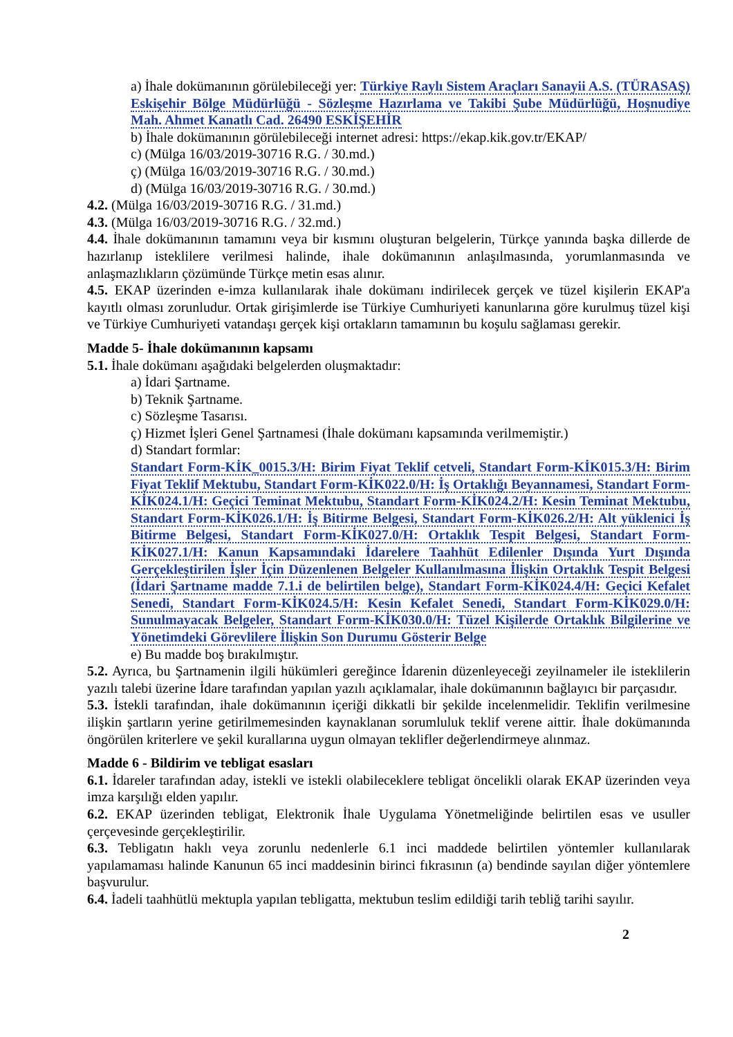a) İhale dokümanının görülebileceği yer: Türkiye Raylı Sistem Araçları Sanayii A.S. (TÜRASAŞ) Eskişehir Bölge Müdürlüğü - Sözleşme Hazırlama ve Takibi Şube Müdürlüğü, Hoşnudiye Mah. Ahmet Kanatlı Cad. 26490 ESKİŞEHİR
b) İhale dokümanının görülebileceği internet adresi: https://ekap.kik.gov.tr/EKAP/
c) (Mülga 16/03/2019-30716 R.G. / 30.md.)
ç) (Mülga 16/03/2019-30716 R.G. / 30.md.)
d) (Mülga 16/03/2019-30716 R.G. / 30.md.)
4.2. (Mülga 16/03/2019-30716 R.G. / 31.md.)
4.3. (Mülga 16/03/2019-30716 R.G. / 32.md.)
4.4. İhale dokümanının tamamını veya bir kısmını oluşturan belgelerin, Türkçe yanında başka dillerde de hazırlanıp isteklilere verilmesi halinde, ihale dokümanının anlaşılmasında, yorumlanmasında ve anlaşmazlıkların çözümünde Türkçe metin esas alınır.
4.5. EKAP üzerinden e-imza kullanılarak ihale dokümanı indirilecek gerçek ve tüzel kişilerin EKAP'a kayıtlı olması zorunludur. Ortak girişimlerde ise Türkiye Cumhuriyeti kanunlarına göre kurulmuş tüzel kişi ve Türkiye Cumhuriyeti vatandaşı gerçek kişi ortakların tamamının bu koşulu sağlaması gerekir.
Madde 5- İhale dokümanının kapsamı
5.1. İhale dokümanı aşağıdaki belgelerden oluşmaktadır:
a) İdari Şartname.
b) Teknik Şartname.
c) Sözleşme Tasarısı.
ç) Hizmet İşleri Genel Şartnamesi (İhale dokümanı kapsamında verilmemiştir.)
d) Standart formlar:
Standart Form-KİK_0015.3/H: Birim Fiyat Teklif cetveli, Standart Form-KİK015.3/H: Birim Fiyat Teklif Mektubu, Standart Form-KİK022.0/H: İş Ortaklığı Beyannamesi, Standart Form-KİK024.1/H: Geçici Teminat Mektubu, Standart Form-KİK024.2/H: Kesin Teminat Mektubu, Standart Form-KİK026.1/H: İş Bitirme Belgesi, Standart Form-KİK026.2/H: Alt yüklenici İş Bitirme Belgesi, Standart Form-KİK027.0/H: Ortaklık Tespit Belgesi, Standart Form-KİK027.1/H: Kanun Kapsamındaki İdarelere Taahhüt Edilenler Dışında Yurt Dışında Gerçekleştirilen İşler İçin Düzenlenen Belgeler Kullanılmasına İlişkin Ortaklık Tespit Belgesi (İdari Şartname madde 7.1.i de belirtilen belge), Standart Form-KİK024.4/H: Geçici Kefalet Senedi, Standart Form-KİK024.5/H: Kesin Kefalet Senedi, Standart Form-KİK029.0/H: Sunulmayacak Belgeler, Standart Form-KİK030.0/H: Tüzel Kişilerde Ortaklık Bilgilerine ve Yönetimdeki Görevlilere İlişkin Son Durumu Gösterir Belge
e) Bu madde boş bırakılmıştır.
5.2. Ayrıca, bu Şartnamenin ilgili hükümleri gereğince İdarenin düzenleyeceği zeyilnameler ile isteklilerin yazılı talebi üzerine İdare tarafından yapılan yazılı açıklamalar, ihale dokümanının bağlayıcı bir parçasıdır.
5.3. İstekli tarafından, ihale dokümanının içeriği dikkatli bir şekilde incelenmelidir. Teklifin verilmesine ilişkin şartların yerine getirilmemesinden kaynaklanan sorumluluk teklif verene aittir. İhale dokümanında öngörülen kriterlere ve şekil kurallarına uygun olmayan teklifler değerlendirmeye alınmaz.
Madde 6 - Bildirim ve tebligat esasları
6.1. İdareler tarafından aday, istekli ve istekli olabileceklere tebligat öncelikli olarak EKAP üzerinden veya imza karşılığı elden yapılır.
6.2. EKAP üzerinden tebligat, Elektronik İhale Uygulama Yönetmeliğinde belirtilen esas ve usuller çerçevesinde gerçekleştirilir.
6.3. Tebligatın haklı veya zorunlu nedenlerle 6.1 inci maddede belirtilen yöntemler kullanılarak yapılamaması halinde Kanunun 65 inci maddesinin birinci fıkrasının (a) bendinde sayılan diğer yöntemlere başvurulur.
6.4. İadeli taahhütlü mektupla yapılan tebligatta, mektubun teslim edildiği tarih tebliğ tarihi sayılır.
2